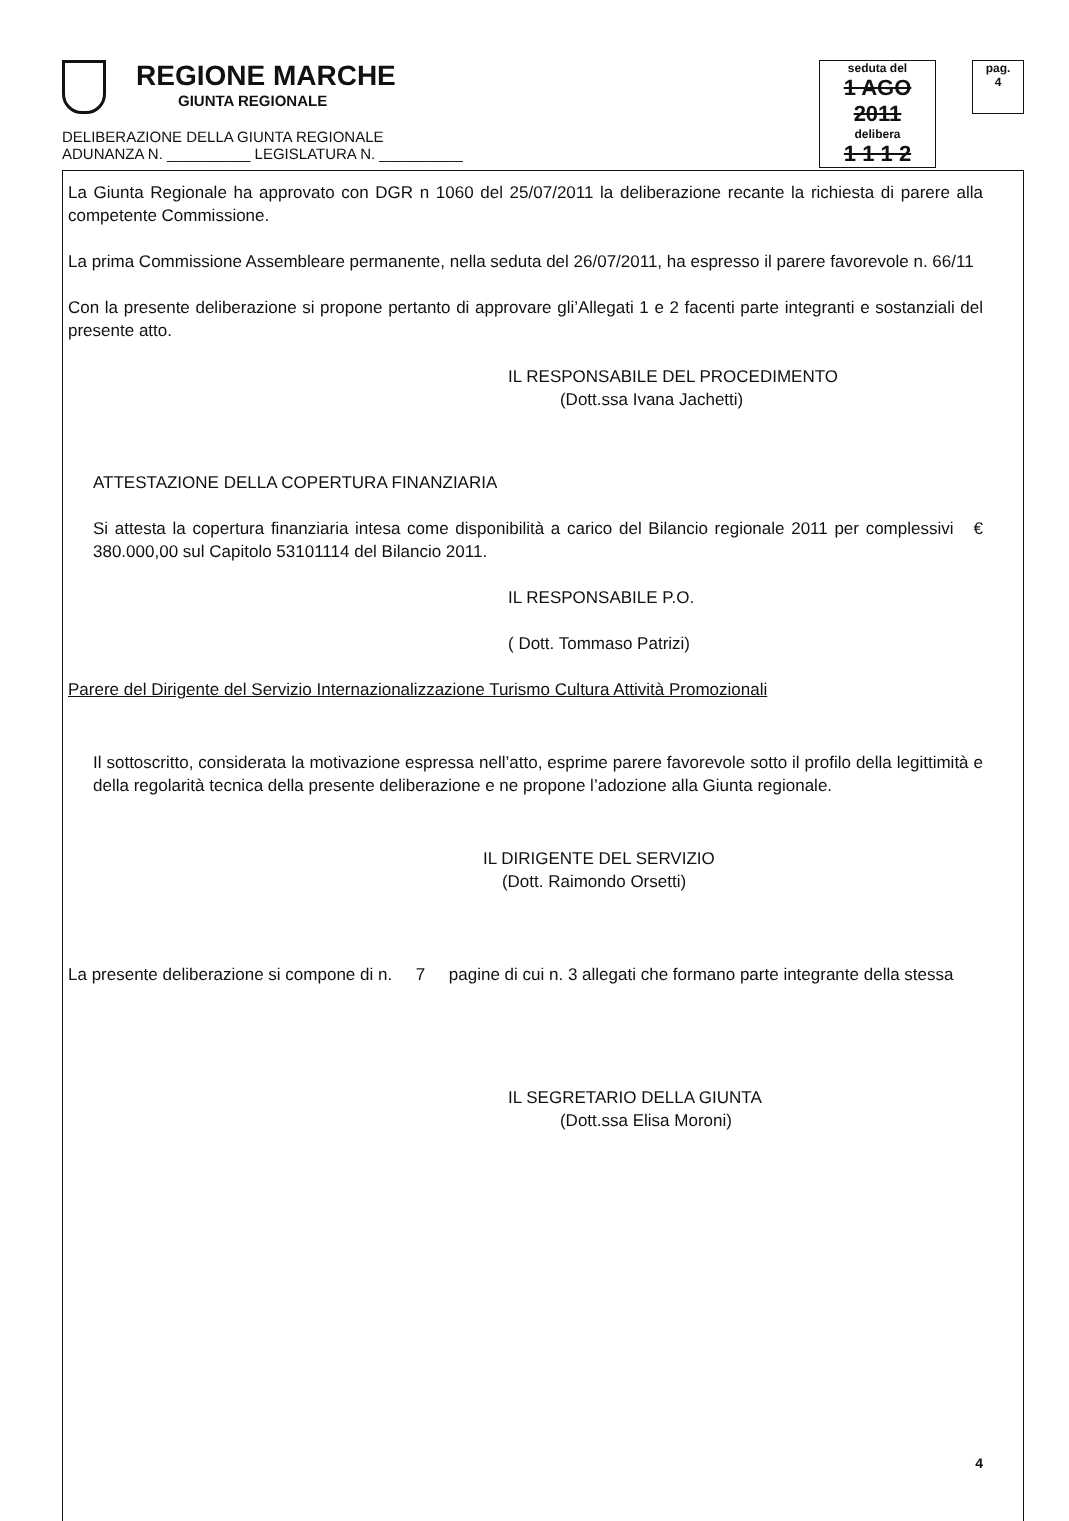REGIONE MARCHE
GIUNTA REGIONALE
seduta del
1 AGO 2011
delibera
1 1 1 2
pag.
4
DELIBERAZIONE DELLA GIUNTA REGIONALE
ADUNANZA N. __________ LEGISLATURA N. __________
La Giunta Regionale ha approvato con DGR n 1060 del 25/07/2011 la deliberazione recante la richiesta di parere alla competente Commissione.
La prima Commissione Assembleare permanente, nella seduta del 26/07/2011, ha espresso il parere favorevole n. 66/11
Con la presente deliberazione si propone pertanto di approvare gli’Allegati 1 e 2 facenti parte integranti e sostanziali del presente atto.
IL RESPONSABILE DEL PROCEDIMENTO
(Dott.ssa Ivana Jachetti)
ATTESTAZIONE DELLA COPERTURA FINANZIARIA
Si attesta la copertura finanziaria intesa come disponibilità a carico del Bilancio regionale 2011 per complessivi € 380.000,00 sul Capitolo 53101114 del Bilancio 2011.
IL RESPONSABILE P.O.
( Dott. Tommaso Patrizi)
Parere del Dirigente del Servizio Internazionalizzazione Turismo Cultura Attività Promozionali
Il sottoscritto, considerata la motivazione espressa nell’atto, esprime parere favorevole sotto il profilo della legittimità e della regolarità tecnica della presente deliberazione e ne propone l’adozione alla Giunta regionale.
IL DIRIGENTE DEL SERVIZIO
(Dott. Raimondo Orsetti)
La presente deliberazione si compone di n. 7 pagine di cui n. 3 allegati che formano parte integrante della stessa
IL SEGRETARIO DELLA GIUNTA
(Dott.ssa Elisa Moroni)
4